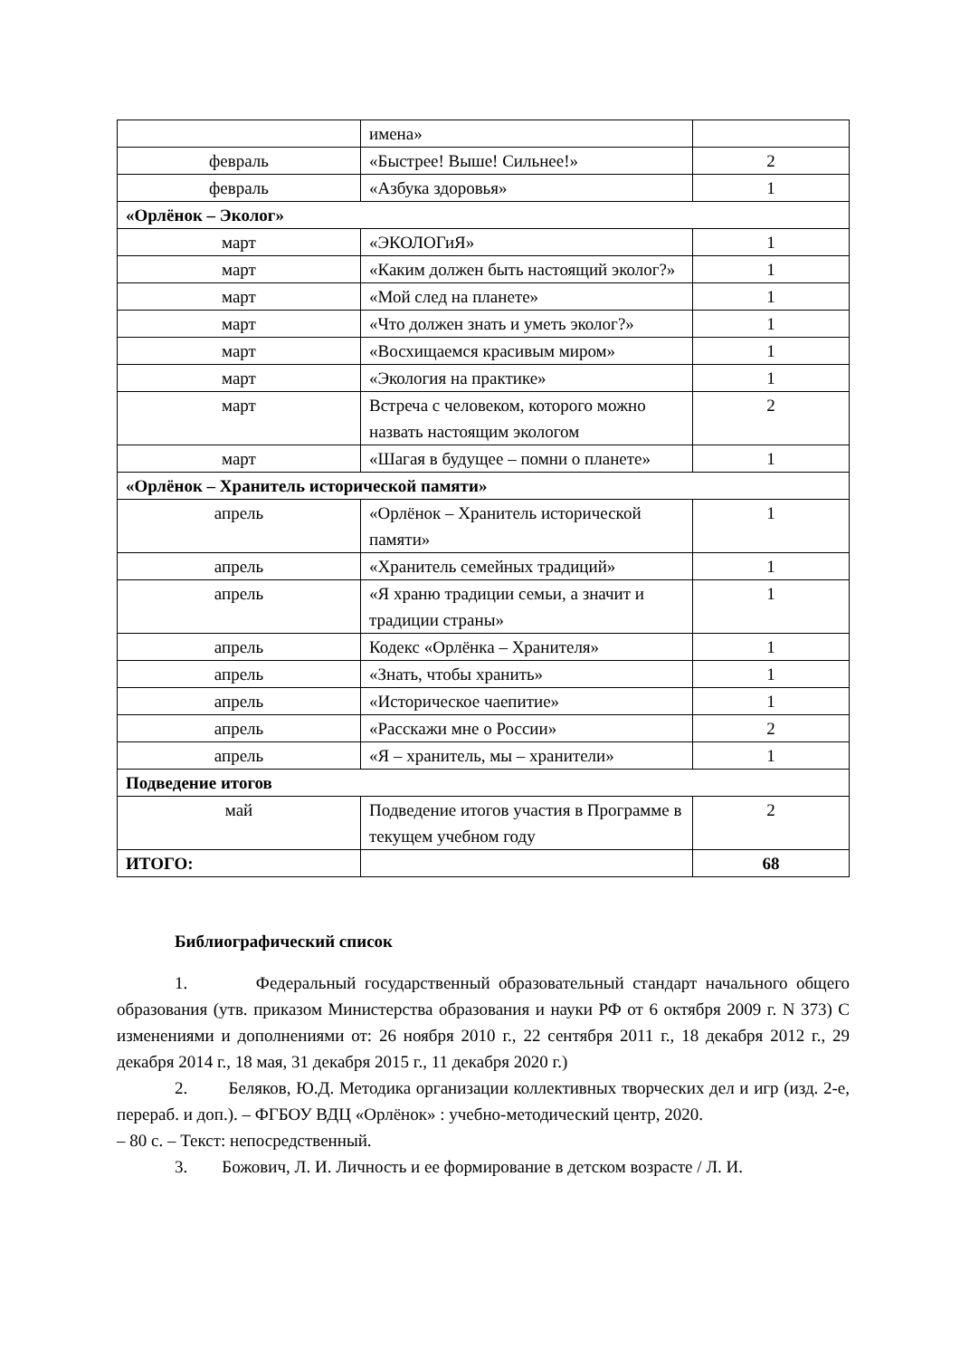| | имена» | |
| февраль | «Быстрее! Выше! Сильнее!» | 2 |
| февраль | «Азбука здоровья» | 1 |
| «Орлёнок – Эколог» | | |
| март | «ЭКОЛОГиЯ» | 1 |
| март | «Каким должен быть настоящий эколог?» | 1 |
| март | «Мой след на планете» | 1 |
| март | «Что должен знать и уметь эколог?» | 1 |
| март | «Восхищаемся красивым миром» | 1 |
| март | «Экология на практике» | 1 |
| март | Встреча с человеком, которого можно назвать настоящим экологом | 2 |
| март | «Шагая в будущее – помни о планете» | 1 |
| «Орлёнок – Хранитель исторической памяти» | | |
| апрель | «Орлёнок – Хранитель исторической памяти» | 1 |
| апрель | «Хранитель семейных традиций» | 1 |
| апрель | «Я храню традиции семьи, а значит и традиции страны» | 1 |
| апрель | Кодекс «Орлёнка – Хранителя» | 1 |
| апрель | «Знать, чтобы хранить» | 1 |
| апрель | «Историческое чаепитие» | 1 |
| апрель | «Расскажи мне о России» | 2 |
| апрель | «Я – хранитель, мы – хранители» | 1 |
| Подведение итогов | | |
| май | Подведение итогов участия в Программе в текущем учебном году | 2 |
| ИТОГО: | | 68 |
Библиографический список
1. Федеральный государственный образовательный стандарт начального общего образования (утв. приказом Министерства образования и науки РФ от 6 октября 2009 г. N 373) С изменениями и дополнениями от: 26 ноября 2010 г., 22 сентября 2011 г., 18 декабря 2012 г., 29 декабря 2014 г., 18 мая, 31 декабря 2015 г., 11 декабря 2020 г.)
2. Беляков, Ю.Д. Методика организации коллективных творческих дел и игр (изд. 2-е, перераб. и доп.). – ФГБОУ ВДЦ «Орлёнок» : учебно-методический центр, 2020.
– 80 с. – Текст: непосредственный.
3. Божович, Л. И. Личность и ее формирование в детском возрасте / Л. И.